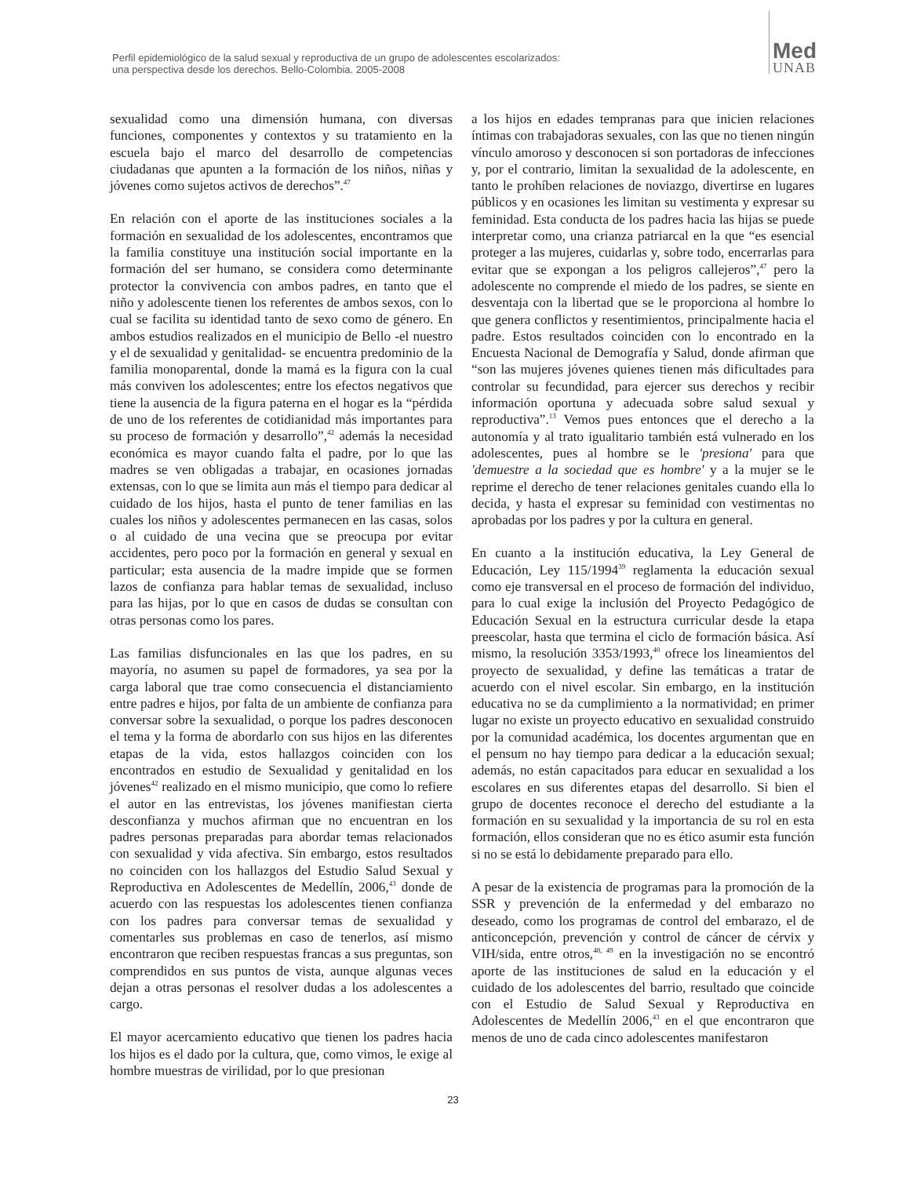Perfil epidemiológico de la salud sexual y reproductiva de un grupo de adolescentes escolarizados:
una perspectiva desde los derechos. Bello-Colombia. 2005-2008
Med
UNAB
sexualidad como una dimensión humana, con diversas funciones, componentes y contextos y su tratamiento en la escuela bajo el marco del desarrollo de competencias ciudadanas que apunten a la formación de los niños, niñas y jóvenes como sujetos activos de derechos”.<sup>47</sup>
En relación con el aporte de las instituciones sociales a la formación en sexualidad de los adolescentes, encontramos que la familia constituye una institución social importante en la formación del ser humano, se considera como determinante protector la convivencia con ambos padres, en tanto que el niño y adolescente tienen los referentes de ambos sexos, con lo cual se facilita su identidad tanto de sexo como de género. En ambos estudios realizados en el municipio de Bello -el nuestro y el de sexualidad y genitalidad- se encuentra predominio de la familia monoparental, donde la mamá es la figura con la cual más conviven los adolescentes; entre los efectos negativos que tiene la ausencia de la figura paterna en el hogar es la “pérdida de uno de los referentes de cotidianidad más importantes para su proceso de formación y desarrollo”,<sup>42</sup> además la necesidad económica es mayor cuando falta el padre, por lo que las madres se ven obligadas a trabajar, en ocasiones jornadas extensas, con lo que se limita aun más el tiempo para dedicar al cuidado de los hijos, hasta el punto de tener familias en las cuales los niños y adolescentes permanecen en las casas, solos o al cuidado de una vecina que se preocupa por evitar accidentes, pero poco por la formación en general y sexual en particular; esta ausencia de la madre impide que se formen lazos de confianza para hablar temas de sexualidad, incluso para las hijas, por lo que en casos de dudas se consultan con otras personas como los pares.
Las familias disfuncionales en las que los padres, en su mayoría, no asumen su papel de formadores, ya sea por la carga laboral que trae como consecuencia el distanciamiento entre padres e hijos, por falta de un ambiente de confianza para conversar sobre la sexualidad, o porque los padres desconocen el tema y la forma de abordarlo con sus hijos en las diferentes etapas de la vida, estos hallazgos coinciden con los encontrados en estudio de Sexualidad y genitalidad en los jóvenes<sup>42</sup> realizado en el mismo municipio, que como lo refiere el autor en las entrevistas, los jóvenes manifiestan cierta desconfianza y muchos afirman que no encuentran en los padres personas preparadas para abordar temas relacionados con sexualidad y vida afectiva. Sin embargo, estos resultados no coinciden con los hallazgos del Estudio Salud Sexual y Reproductiva en Adolescentes de Medellín, 2006,<sup>43</sup> donde de acuerdo con las respuestas los adolescentes tienen confianza con los padres para conversar temas de sexualidad y comentarles sus problemas en caso de tenerlos, así mismo encontraron que reciben respuestas francas a sus preguntas, son comprendidos en sus puntos de vista, aunque algunas veces dejan a otras personas el resolver dudas a los adolescentes a cargo.
El mayor acercamiento educativo que tienen los padres hacia los hijos es el dado por la cultura, que, como vimos, le exige al hombre muestras de virilidad, por lo que presionan
a los hijos en edades tempranas para que inicien relaciones íntimas con trabajadoras sexuales, con las que no tienen ningún vínculo amoroso y desconocen si son portadoras de infecciones y, por el contrario, limitan la sexualidad de la adolescente, en tanto le prohíben relaciones de noviazgo, divertirse en lugares públicos y en ocasiones les limitan su vestimenta y expresar su feminidad. Esta conducta de los padres hacia las hijas se puede interpretar como, una crianza patriarcal en la que “es esencial proteger a las mujeres, cuidarlas y, sobre todo, encerrarlas para evitar que se expongan a los peligros callejeros”,<sup>47</sup> pero la adolescente no comprende el miedo de los padres, se siente en desventaja con la libertad que se le proporciona al hombre lo que genera conflictos y resentimientos, principalmente hacia el padre. Estos resultados coinciden con lo encontrado en la Encuesta Nacional de Demografía y Salud, donde afirman que “son las mujeres jóvenes quienes tienen más dificultades para controlar su fecundidad, para ejercer sus derechos y recibir información oportuna y adecuada sobre salud sexual y reproductiva”.<sup>13</sup> Vemos pues entonces que el derecho a la autonomía y al trato igualitario también está vulnerado en los adolescentes, pues al hombre se le 'presiona' para que 'demuestre a la sociedad que es hombre' y a la mujer se le reprime el derecho de tener relaciones genitales cuando ella lo decida, y hasta el expresar su feminidad con vestimentas no aprobadas por los padres y por la cultura en general.
En cuanto a la institución educativa, la Ley General de Educación, Ley 115/1994<sup>39</sup> reglamenta la educación sexual como eje transversal en el proceso de formación del individuo, para lo cual exige la inclusión del Proyecto Pedagógico de Educación Sexual en la estructura curricular desde la etapa preescolar, hasta que termina el ciclo de formación básica. Así mismo, la resolución 3353/1993,<sup>40</sup> ofrece los lineamientos del proyecto de sexualidad, y define las temáticas a tratar de acuerdo con el nivel escolar. Sin embargo, en la institución educativa no se da cumplimiento a la normatividad; en primer lugar no existe un proyecto educativo en sexualidad construido por la comunidad académica, los docentes argumentan que en el pensum no hay tiempo para dedicar a la educación sexual; además, no están capacitados para educar en sexualidad a los escolares en sus diferentes etapas del desarrollo. Si bien el grupo de docentes reconoce el derecho del estudiante a la formación en su sexualidad y la importancia de su rol en esta formación, ellos consideran que no es ético asumir esta función si no se está lo debidamente preparado para ello.
A pesar de la existencia de programas para la promoción de la SSR y prevención de la enfermedad y del embarazo no deseado, como los programas de control del embarazo, el de anticoncepción, prevención y control de cáncer de cérvix y VIH/sida, entre otros,<sup>48, 49</sup> en la investigación no se encontró aporte de las instituciones de salud en la educación y el cuidado de los adolescentes del barrio, resultado que coincide con el Estudio de Salud Sexual y Reproductiva en Adolescentes de Medellín 2006,<sup>43</sup> en el que encontraron que menos de uno de cada cinco adolescentes manifestaron
23